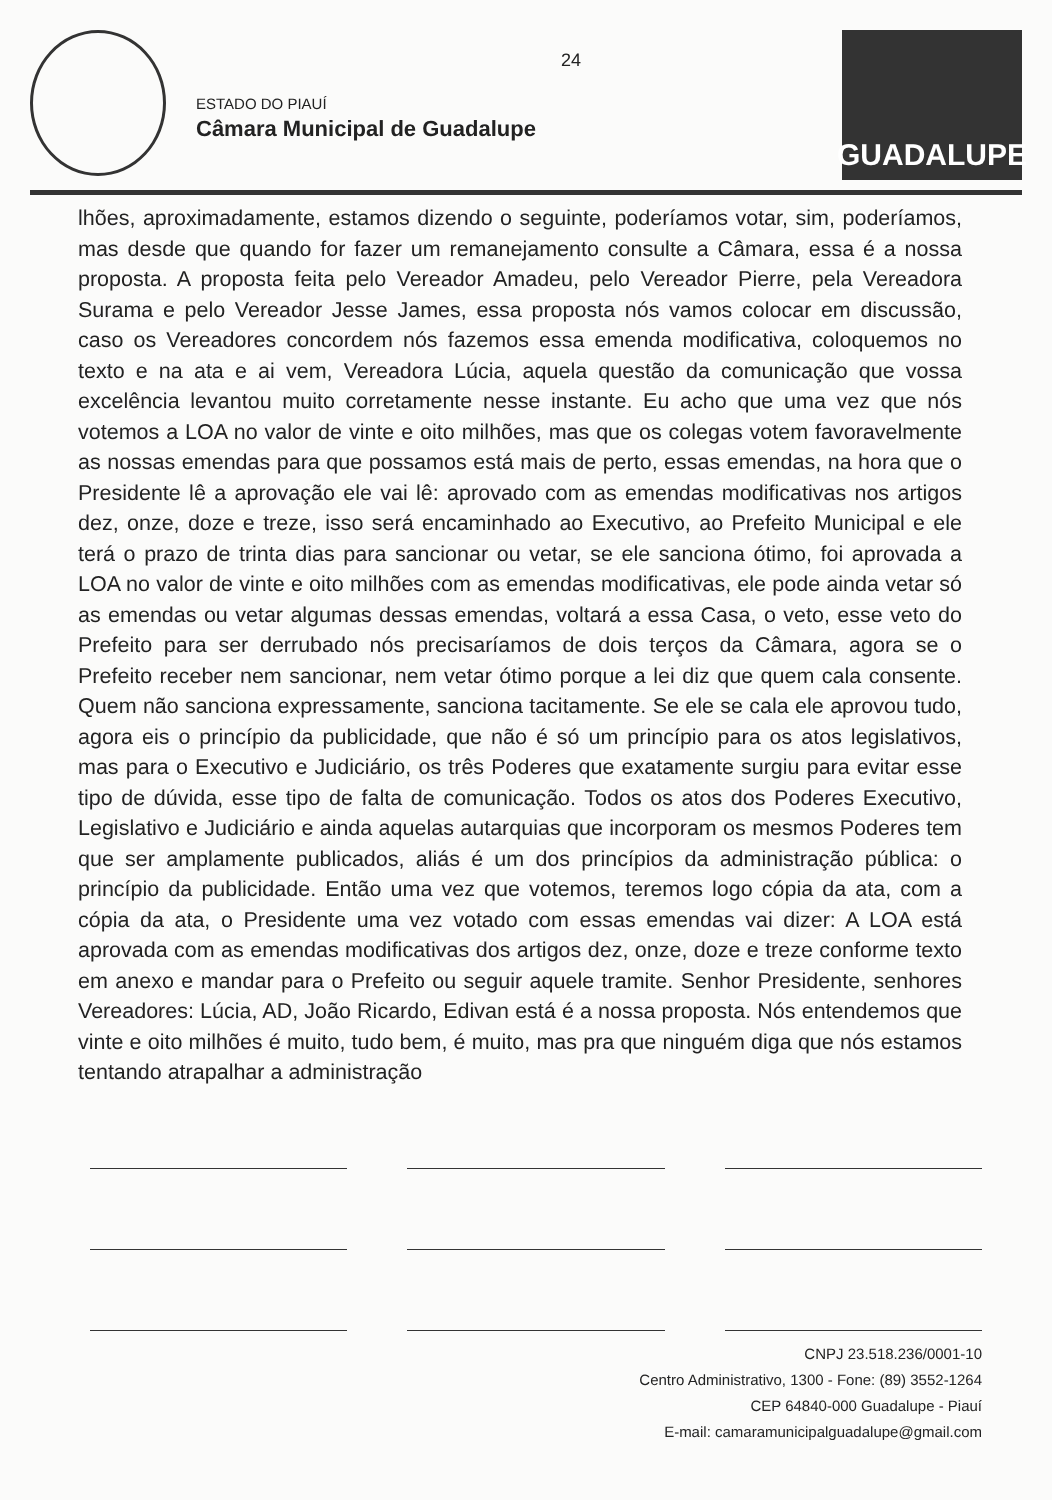ESTADO DO PIAUÍ
Câmara Municipal de Guadalupe
24
GUADALUPE
lhões, aproximadamente, estamos dizendo o seguinte, poderíamos votar, sim, poderíamos, mas desde que quando for fazer um remanejamento consulte a Câmara, essa é a nossa proposta. A proposta feita pelo Vereador Amadeu, pelo Vereador Pierre, pela Vereadora Surama e pelo Vereador Jesse James, essa proposta nós vamos colocar em discussão, caso os Vereadores concordem nós fazemos essa emenda modificativa, coloquemos no texto e na ata e ai vem, Vereadora Lúcia, aquela questão da comunicação que vossa excelência levantou muito corretamente nesse instante. Eu acho que uma vez que nós votemos a LOA no valor de vinte e oito milhões, mas que os colegas votem favoravelmente as nossas emendas para que possamos está mais de perto, essas emendas, na hora que o Presidente lê a aprovação ele vai lê: aprovado com as emendas modificativas nos artigos dez, onze, doze e treze, isso será encaminhado ao Executivo, ao Prefeito Municipal e ele terá o prazo de trinta dias para sancionar ou vetar, se ele sanciona ótimo, foi aprovada a LOA no valor de vinte e oito milhões com as emendas modificativas, ele pode ainda vetar só as emendas ou vetar algumas dessas emendas, voltará a essa Casa, o veto, esse veto do Prefeito para ser derrubado nós precisaríamos de dois terços da Câmara, agora se o Prefeito receber nem sancionar, nem vetar ótimo porque a lei diz que quem cala consente. Quem não sanciona expressamente, sanciona tacitamente. Se ele se cala ele aprovou tudo, agora eis o princípio da publicidade, que não é só um princípio para os atos legislativos, mas para o Executivo e Judiciário, os três Poderes que exatamente surgiu para evitar esse tipo de dúvida, esse tipo de falta de comunicação. Todos os atos dos Poderes Executivo, Legislativo e Judiciário e ainda aquelas autarquias que incorporam os mesmos Poderes tem que ser amplamente publicados, aliás é um dos princípios da administração pública: o princípio da publicidade. Então uma vez que votemos, teremos logo cópia da ata, com a cópia da ata, o Presidente uma vez votado com essas emendas vai dizer: A LOA está aprovada com as emendas modificativas dos artigos dez, onze, doze e treze conforme texto em anexo e mandar para o Prefeito ou seguir aquele tramite. Senhor Presidente, senhores Vereadores: Lúcia, AD, João Ricardo, Edivan está é a nossa proposta. Nós entendemos que vinte e oito milhões é muito, tudo bem, é muito, mas pra que ninguém diga que nós estamos tentando atrapalhar a administração
CNPJ 23.518.236/0001-10
Centro Administrativo, 1300 - Fone: (89) 3552-1264
CEP 64840-000 Guadalupe - Piauí
E-mail: camaramunicipalguadalupe@gmail.com